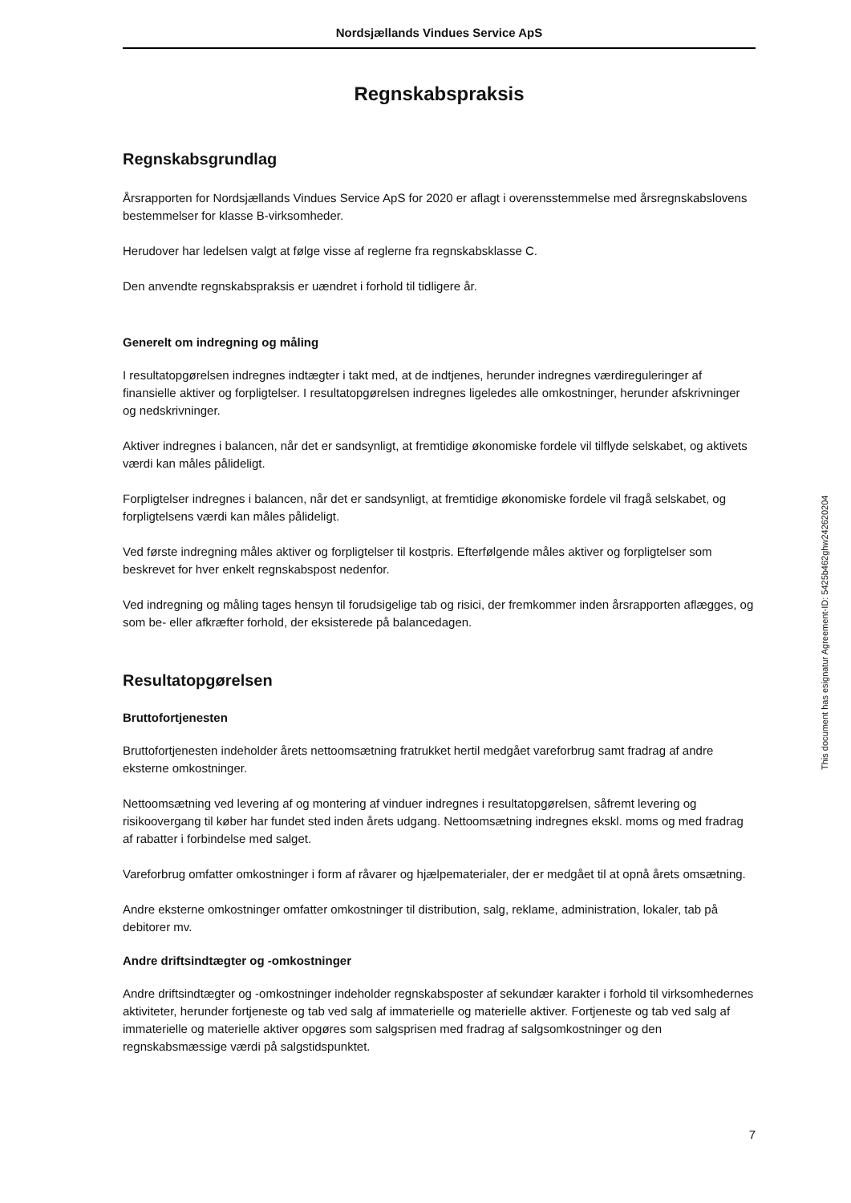Nordsjællands Vindues Service ApS
Regnskabspraksis
Regnskabsgrundlag
Årsrapporten for Nordsjællands Vindues Service ApS for 2020 er aflagt i overensstemmelse med årsregnskabslovens bestemmelser for klasse B-virksomheder.
Herudover har ledelsen valgt at følge visse af reglerne fra regnskabsklasse C.
Den anvendte regnskabspraksis er uændret i forhold til tidligere år.
Generelt om indregning og måling
I resultatopgørelsen indregnes indtægter i takt med, at de indtjenes, herunder indregnes værdireguleringer af finansielle aktiver og forpligtelser. I resultatopgørelsen indregnes ligeledes alle omkostninger, herunder afskrivninger og nedskrivninger.
Aktiver indregnes i balancen, når det er sandsynligt, at fremtidige økonomiske fordele vil tilflyde selskabet, og aktivets værdi kan måles pålideligt.
Forpligtelser indregnes i balancen, når det er sandsynligt, at fremtidige økonomiske fordele vil fragå selskabet, og forpligtelsens værdi kan måles pålideligt.
Ved første indregning måles aktiver og forpligtelser til kostpris. Efterfølgende måles aktiver og forpligtelser som beskrevet for hver enkelt regnskabspost nedenfor.
Ved indregning og måling tages hensyn til forudsigelige tab og risici, der fremkommer inden årsrapporten aflægges, og som be- eller afkræfter forhold, der eksisterede på balancedagen.
Resultatopgørelsen
Bruttofortjenesten
Bruttofortjenesten indeholder årets nettoomsætning fratrukket hertil medgået vareforbrug samt fradrag af andre eksterne omkostninger.
Nettoomsætning ved levering af og montering af vinduer indregnes i resultatopgørelsen, såfremt levering og risikoovergang til køber har fundet sted inden årets udgang. Nettoomsætning indregnes ekskl. moms og med fradrag af rabatter i forbindelse med salget.
Vareforbrug omfatter omkostninger i form af råvarer og hjælpematerialer, der er medgået til at opnå årets omsætning.
Andre eksterne omkostninger omfatter omkostninger til distribution, salg, reklame, administration, lokaler, tab på debitorer mv.
Andre driftsindtægter og -omkostninger
Andre driftsindtægter og -omkostninger indeholder regnskabsposter af sekundær karakter i forhold til virksomhedernes aktiviteter, herunder fortjeneste og tab ved salg af immaterielle og materielle aktiver. Fortjeneste og tab ved salg af immaterielle og materielle aktiver opgøres som salgsprisen med fradrag af salgsomkostninger og den regnskabsmæssige værdi på salgstidspunktet.
7
This document has esignatur Agreement-ID: 5425b462ghw242620204